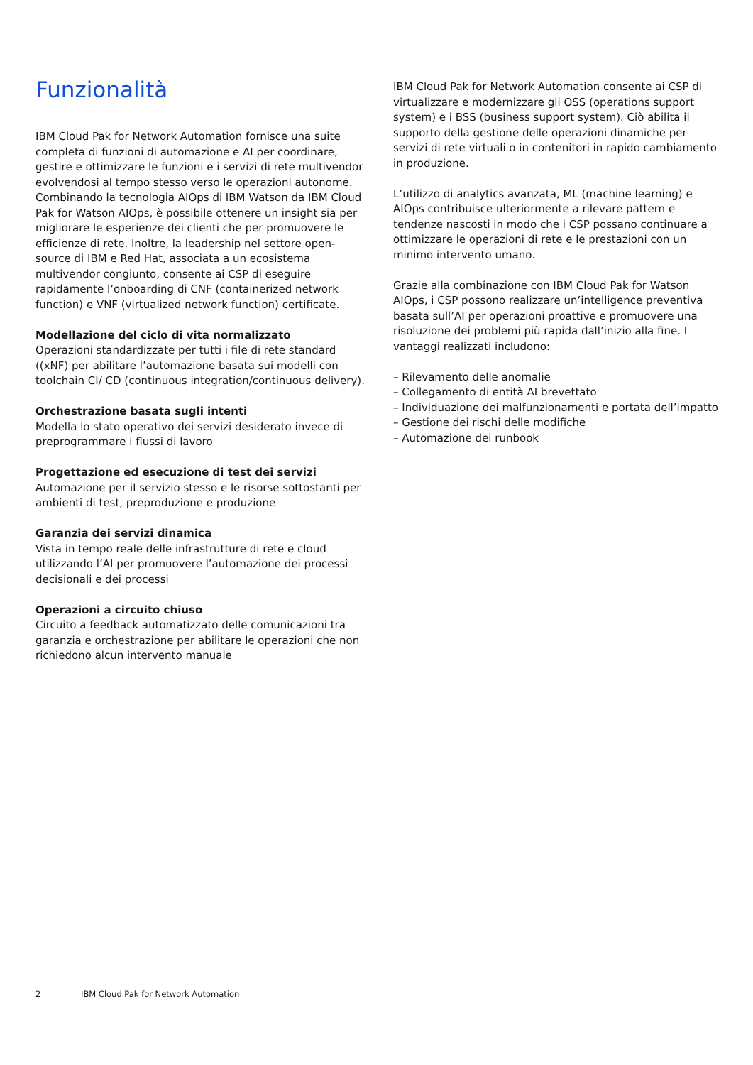Funzionalità
IBM Cloud Pak for Network Automation fornisce una suite completa di funzioni di automazione e AI per coordinare, gestire e ottimizzare le funzioni e i servizi di rete multivendor evolvendosi al tempo stesso verso le operazioni autonome. Combinando la tecnologia AIOps di IBM Watson da IBM Cloud Pak for Watson AIOps, è possibile ottenere un insight sia per migliorare le esperienze dei clienti che per promuovere le efficienze di rete. Inoltre, la leadership nel settore open-source di IBM e Red Hat, associata a un ecosistema multivendor congiunto, consente ai CSP di eseguire rapidamente l’onboarding di CNF (containerized network function) e VNF (virtualized network function) certificate.
Modellazione del ciclo di vita normalizzato
Operazioni standardizzate per tutti i file di rete standard ((xNF) per abilitare l’automazione basata sui modelli con toolchain CI/ CD (continuous integration/continuous delivery).
Orchestrazione basata sugli intenti
Modella lo stato operativo dei servizi desiderato invece di preprogrammare i flussi di lavoro
Progettazione ed esecuzione di test dei servizi
Automazione per il servizio stesso e le risorse sottostanti per ambienti di test, preproduzione e produzione
Garanzia dei servizi dinamica
Vista in tempo reale delle infrastrutture di rete e cloud utilizzando l’AI per promuovere l’automazione dei processi decisionali e dei processi
Operazioni a circuito chiuso
Circuito a feedback automatizzato delle comunicazioni tra garanzia e orchestrazione per abilitare le operazioni che non richiedono alcun intervento manuale
IBM Cloud Pak for Network Automation consente ai CSP di virtualizzare e modernizzare gli OSS (operations support system) e i BSS (business support system). Ciò abilita il supporto della gestione delle operazioni dinamiche per servizi di rete virtuali o in contenitori in rapido cambiamento in produzione.
L’utilizzo di analytics avanzata, ML (machine learning) e AIOps contribuisce ulteriormente a rilevare pattern e tendenze nascosti in modo che i CSP possano continuare a ottimizzare le operazioni di rete e le prestazioni con un minimo intervento umano.
Grazie alla combinazione con IBM Cloud Pak for Watson AIOps, i CSP possono realizzare un’intelligence preventiva basata sull’AI per operazioni proattive e promuovere una risoluzione dei problemi più rapida dall’inizio alla fine. I vantaggi realizzati includono:
– Rilevamento delle anomalie
– Collegamento di entità AI brevettato
– Individuazione dei malfunzionamenti e portata dell’impatto
– Gestione dei rischi delle modifiche
– Automazione dei runbook
2 IBM Cloud Pak for Network Automation